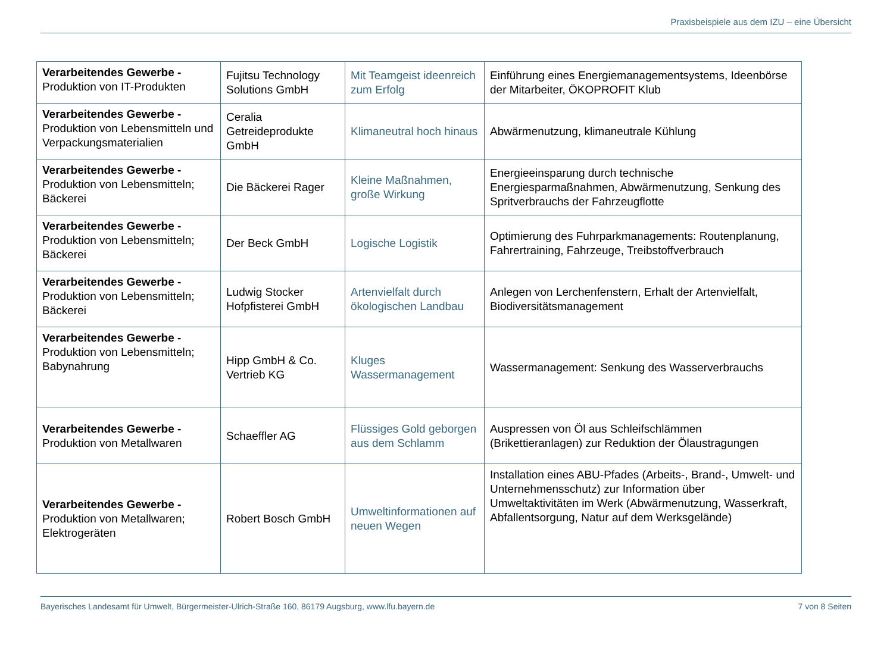Praxisbeispiele aus dem IZU – eine Übersicht
| Verarbeitendes Gewerbe - Produktion von IT-Produkten | Fujitsu Technology Solutions GmbH | Mit Teamgeist ideenreich zum Erfolg | Einführung eines Energiemanagementsystems, Ideenbörse der Mitarbeiter, ÖKOPROFIT Klub |
| Verarbeitendes Gewerbe - Produktion von Lebensmitteln und Verpackungsmaterialien | Ceralia Getreideprodukte GmbH | Klimaneutral hoch hinaus | Abwärmenutzung, klimaneutrale Kühlung |
| Verarbeitendes Gewerbe - Produktion von Lebensmitteln; Bäckerei | Die Bäckerei Rager | Kleine Maßnahmen, große Wirkung | Energieeinsparung durch technische Energiesparmaßnahmen, Abwärmenutzung, Senkung des Spritverbrauchs der Fahrzeugflotte |
| Verarbeitendes Gewerbe - Produktion von Lebensmitteln; Bäckerei | Der Beck GmbH | Logische Logistik | Optimierung des Fuhrparkmanagements: Routenplanung, Fahrertraining, Fahrzeuge, Treibstoffverbrauch |
| Verarbeitendes Gewerbe - Produktion von Lebensmitteln; Bäckerei | Ludwig Stocker Hofpfisterei GmbH | Artenvielfalt durch ökologischen Landbau | Anlegen von Lerchenfenstern, Erhalt der Artenvielfalt, Biodiversitätsmanagement |
| Verarbeitendes Gewerbe - Produktion von Lebensmitteln; Babynahrung | Hipp GmbH & Co. Vertrieb KG | Kluges Wassermanagement | Wassermanagement: Senkung des Wasserverbrauchs |
| Verarbeitendes Gewerbe - Produktion von Metallwaren | Schaeffler AG | Flüssiges Gold geborgen aus dem Schlamm | Auspressen von Öl aus Schleifschlämmen (Brikettieranlagen) zur Reduktion der Ölaustragungen |
| Verarbeitendes Gewerbe - Produktion von Metallwaren; Elektrogeräten | Robert Bosch GmbH | Umweltinformationen auf neuen Wegen | Installation eines ABU-Pfades (Arbeits-, Brand-, Umwelt- und Unternehmensschutz) zur Information über Umweltaktivitäten im Werk (Abwärmenutzung, Wasserkraft, Abfallentsorgung, Natur auf dem Werksgelände) |
Bayerisches Landesamt für Umwelt, Bürgermeister-Ulrich-Straße 160, 86179 Augsburg, www.lfu.bayern.de 7 von 8 Seiten